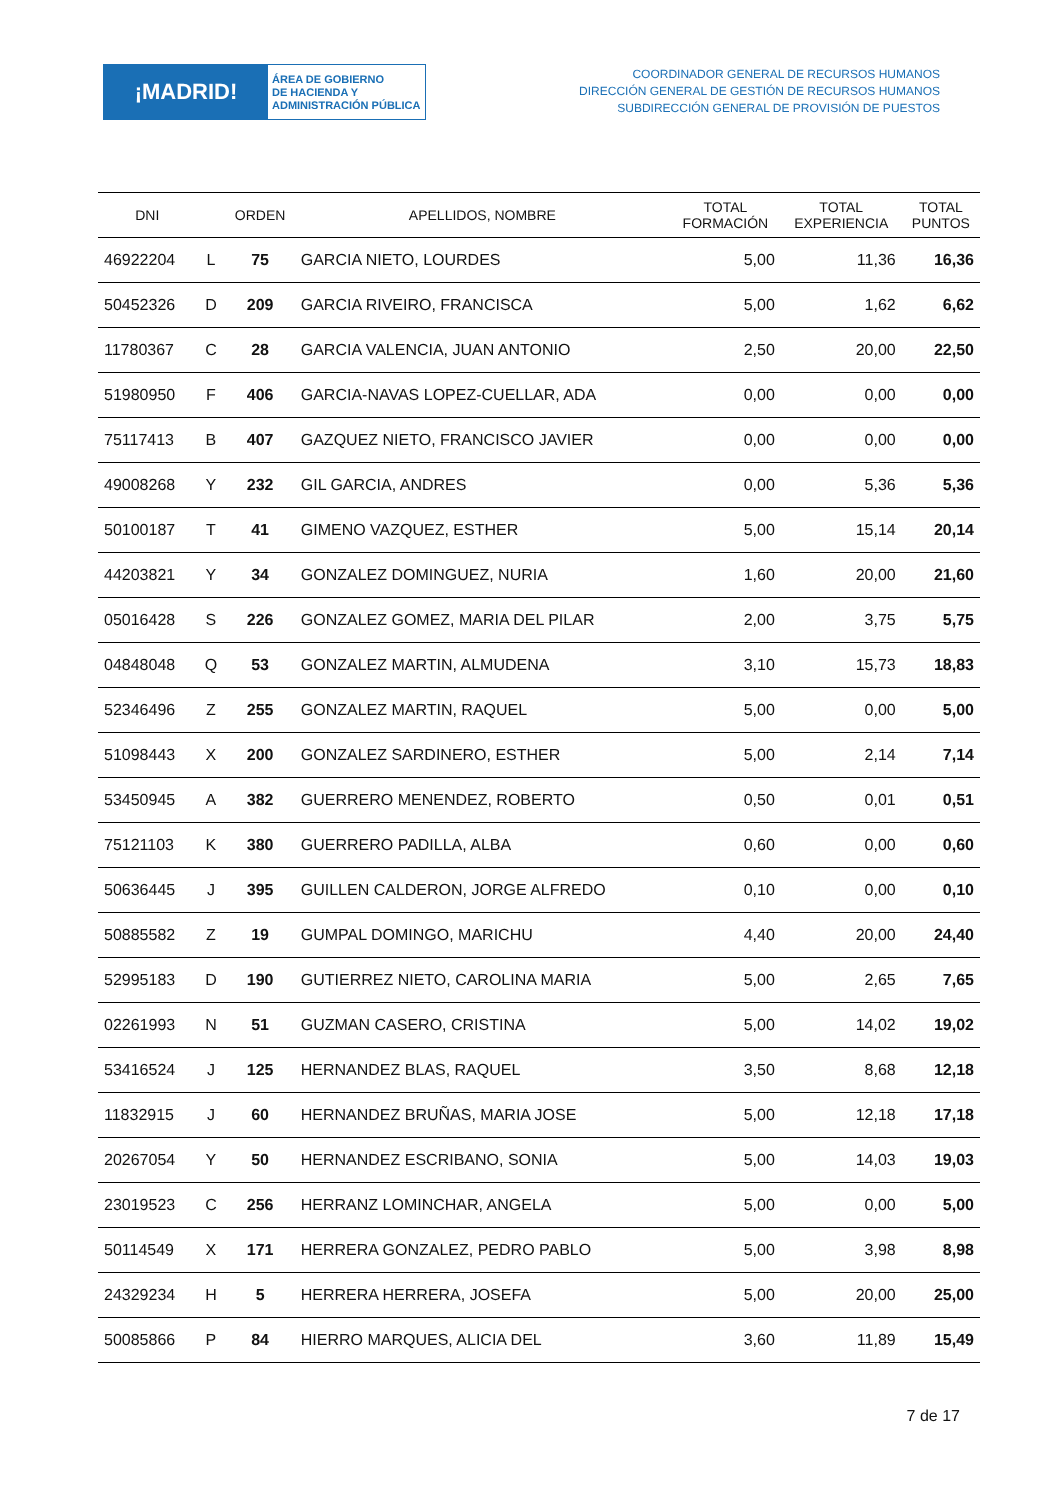¡MADRID!
ÁREA DE GOBIERNO
DE HACIENDA Y
ADMINISTRACIÓN PÚBLICA
COORDINADOR GENERAL DE RECURSOS HUMANOS
DIRECCIÓN GENERAL DE GESTIÓN DE RECURSOS HUMANOS
SUBDIRECCIÓN GENERAL DE PROVISIÓN DE PUESTOS
| DNI | | ORDEN | APELLIDOS, NOMBRE | TOTAL FORMACIÓN | TOTAL EXPERIENCIA | TOTAL PUNTOS |
| --- | --- | --- | --- | --- | --- | --- |
| 46922204 | L | 75 | GARCIA NIETO, LOURDES | 5,00 | 11,36 | 16,36 |
| 50452326 | D | 209 | GARCIA RIVEIRO, FRANCISCA | 5,00 | 1,62 | 6,62 |
| 11780367 | C | 28 | GARCIA VALENCIA, JUAN ANTONIO | 2,50 | 20,00 | 22,50 |
| 51980950 | F | 406 | GARCIA-NAVAS LOPEZ-CUELLAR, ADA | 0,00 | 0,00 | 0,00 |
| 75117413 | B | 407 | GAZQUEZ NIETO, FRANCISCO JAVIER | 0,00 | 0,00 | 0,00 |
| 49008268 | Y | 232 | GIL GARCIA, ANDRES | 0,00 | 5,36 | 5,36 |
| 50100187 | T | 41 | GIMENO VAZQUEZ, ESTHER | 5,00 | 15,14 | 20,14 |
| 44203821 | Y | 34 | GONZALEZ DOMINGUEZ, NURIA | 1,60 | 20,00 | 21,60 |
| 05016428 | S | 226 | GONZALEZ GOMEZ, MARIA DEL PILAR | 2,00 | 3,75 | 5,75 |
| 04848048 | Q | 53 | GONZALEZ MARTIN, ALMUDENA | 3,10 | 15,73 | 18,83 |
| 52346496 | Z | 255 | GONZALEZ MARTIN, RAQUEL | 5,00 | 0,00 | 5,00 |
| 51098443 | X | 200 | GONZALEZ SARDINERO, ESTHER | 5,00 | 2,14 | 7,14 |
| 53450945 | A | 382 | GUERRERO MENENDEZ, ROBERTO | 0,50 | 0,01 | 0,51 |
| 75121103 | K | 380 | GUERRERO PADILLA, ALBA | 0,60 | 0,00 | 0,60 |
| 50636445 | J | 395 | GUILLEN CALDERON, JORGE ALFREDO | 0,10 | 0,00 | 0,10 |
| 50885582 | Z | 19 | GUMPAL DOMINGO, MARICHU | 4,40 | 20,00 | 24,40 |
| 52995183 | D | 190 | GUTIERREZ NIETO, CAROLINA MARIA | 5,00 | 2,65 | 7,65 |
| 02261993 | N | 51 | GUZMAN CASERO, CRISTINA | 5,00 | 14,02 | 19,02 |
| 53416524 | J | 125 | HERNANDEZ BLAS, RAQUEL | 3,50 | 8,68 | 12,18 |
| 11832915 | J | 60 | HERNANDEZ BRUÑAS, MARIA JOSE | 5,00 | 12,18 | 17,18 |
| 20267054 | Y | 50 | HERNANDEZ ESCRIBANO, SONIA | 5,00 | 14,03 | 19,03 |
| 23019523 | C | 256 | HERRANZ LOMINCHAR, ANGELA | 5,00 | 0,00 | 5,00 |
| 50114549 | X | 171 | HERRERA GONZALEZ, PEDRO PABLO | 5,00 | 3,98 | 8,98 |
| 24329234 | H | 5 | HERRERA HERRERA, JOSEFA | 5,00 | 20,00 | 25,00 |
| 50085866 | P | 84 | HIERRO MARQUES, ALICIA DEL | 3,60 | 11,89 | 15,49 |
7 de 17